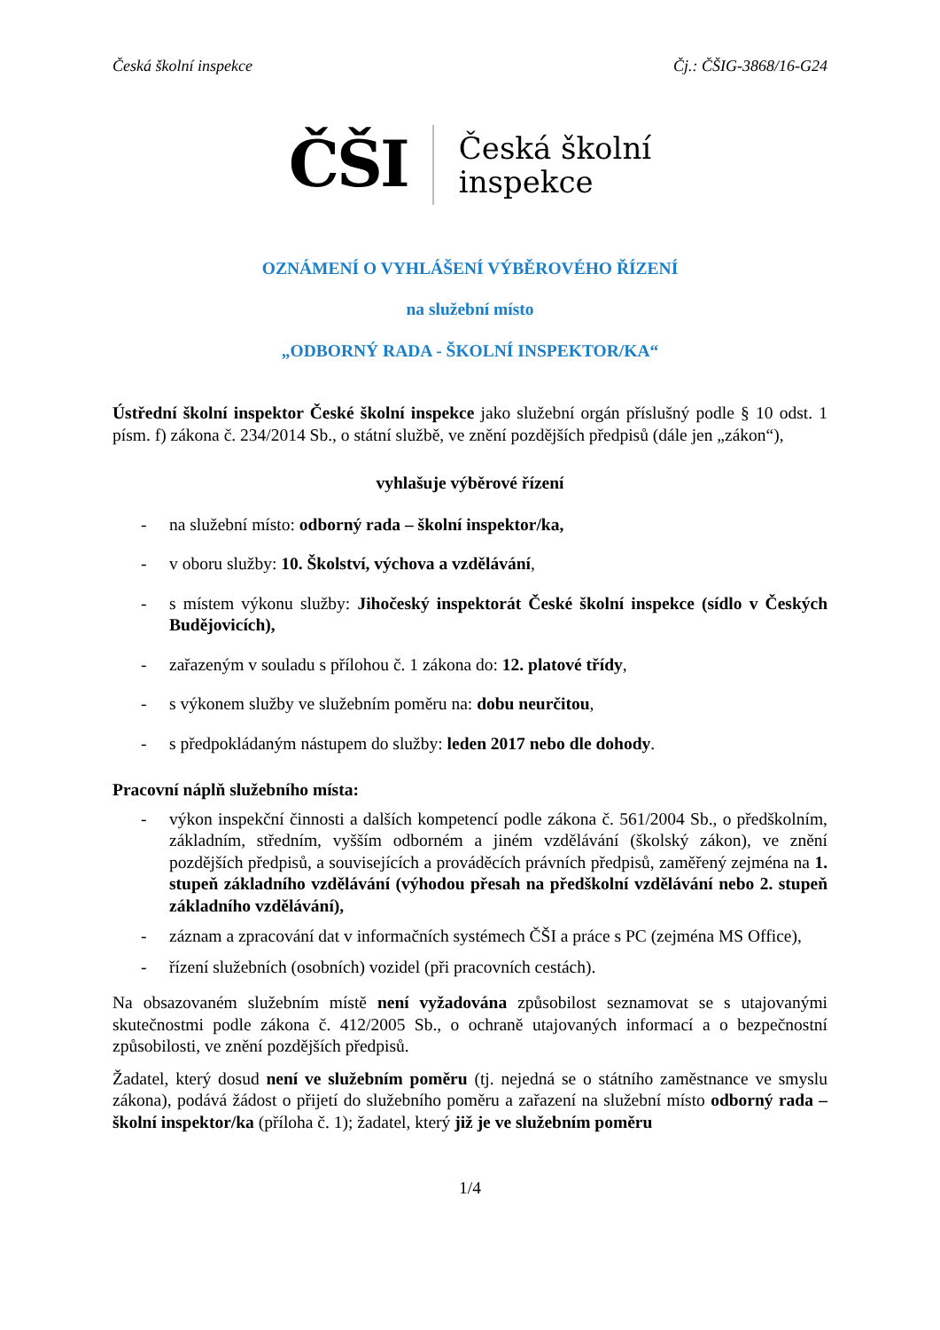Česká školní inspekce Čj.: ČŠIG-3868/16-G24
ČŠI Česká školní
inspekce
OZNÁMENÍ O VYHLÁŠENÍ VÝBĚROVÉHO ŘÍZENÍ
na služební místo
„ODBORNÝ RADA - ŠKOLNÍ INSPEKTOR/KA“
Ústřední školní inspektor České školní inspekce jako služební orgán příslušný podle § 10 odst. 1 písm. f) zákona č. 234/2014 Sb., o státní službě, ve znění pozdějších předpisů (dále jen „zákon“),
vyhlašuje výběrové řízení
- na služební místo: odborný rada – školní inspektor/ka,
- v oboru služby: 10. Školství, výchova a vzdělávání,
- s místem výkonu služby: Jihočeský inspektorát České školní inspekce (sídlo v Českých Budějovicích),
- zařazeným v souladu s přílohou č. 1 zákona do: 12. platové třídy,
- s výkonem služby ve služebním poměru na: dobu neurčitou,
- s předpokládaným nástupem do služby: leden 2017 nebo dle dohody.
Pracovní náplň služebního místa:
- výkon inspekční činnosti a dalších kompetencí podle zákona č. 561/2004 Sb., o předškolním, základním, středním, vyšším odborném a jiném vzdělávání (školský zákon), ve znění pozdějších předpisů, a souvisejících a prováděcích právních předpisů, zaměřený zejména na 1. stupeň základního vzdělávání (výhodou přesah na předškolní vzdělávání nebo 2. stupeň základního vzdělávání),
- záznam a zpracování dat v informačních systémech ČŠI a práce s PC (zejména MS Office),
- řízení služebních (osobních) vozidel (při pracovních cestách).
Na obsazovaném služebním místě není vyžadována způsobilost seznamovat se s utajovanými skutečnostmi podle zákona č. 412/2005 Sb., o ochraně utajovaných informací a o bezpečnostní způsobilosti, ve znění pozdějších předpisů.
Žadatel, který dosud není ve služebním poměru (tj. nejedná se o státního zaměstnance ve smyslu zákona), podává žádost o přijetí do služebního poměru a zařazení na služební místo odborný rada – školní inspektor/ka (příloha č. 1); žadatel, který již je ve služebním poměru
1/4